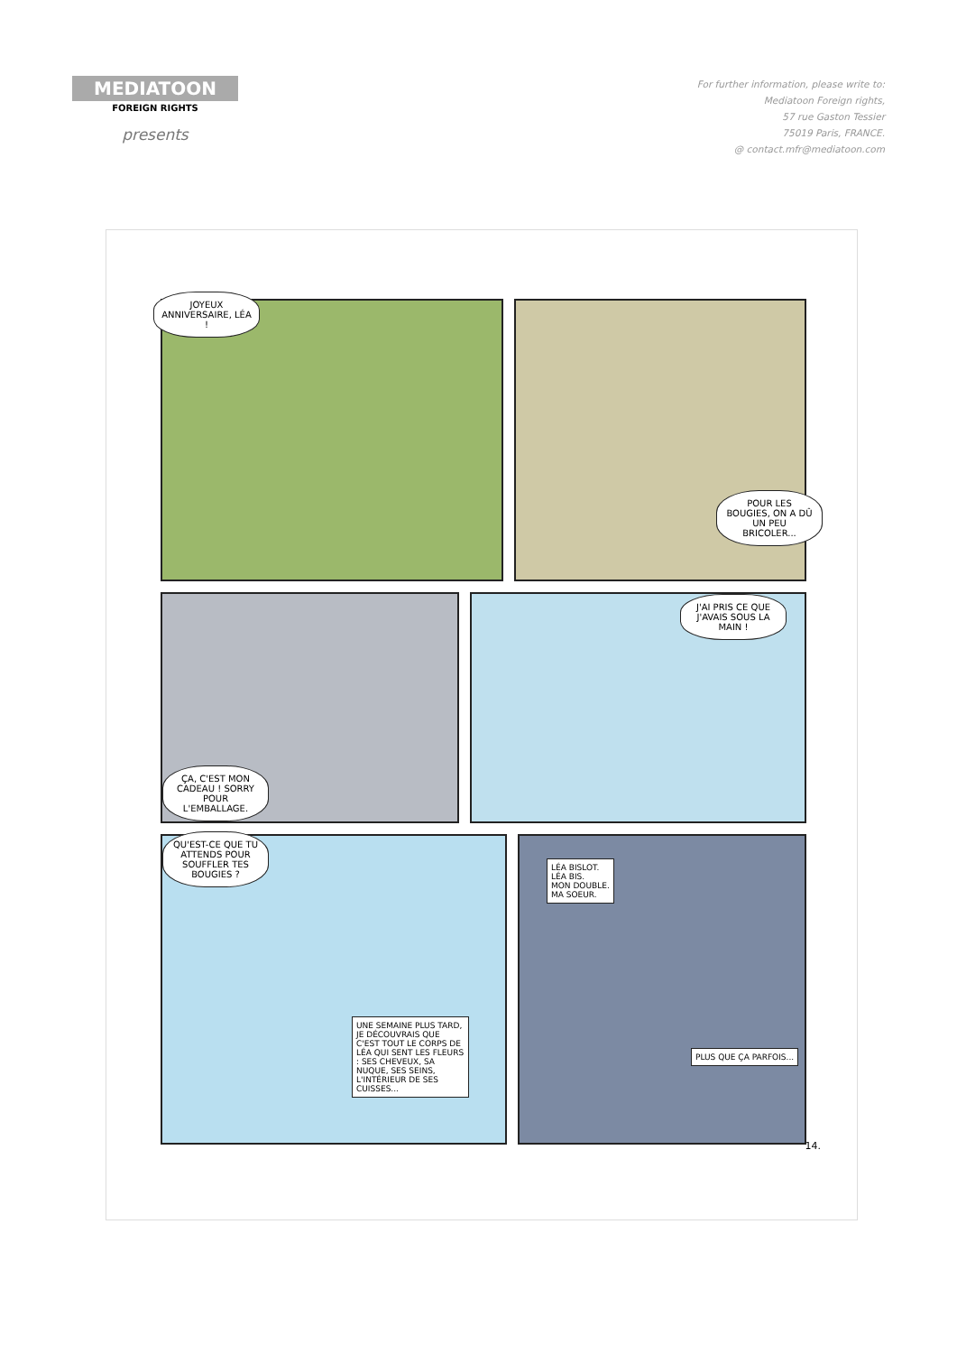MEDIATOON
FOREIGN RIGHTS
presents
For further information, please write to:
Mediatoon Foreign rights,
57 rue Gaston Tessier
75019 Paris, FRANCE.
@ contact.mfr@mediatoon.com
JOYEUX ANNIVERSAIRE, LÉA !
POUR LES BOUGIES, ON A DÛ UN PEU BRICOLER...
ÇA, C'EST MON CADEAU ! SORRY POUR L'EMBALLAGE.
J'AI PRIS CE QUE J'AVAIS SOUS LA MAIN !
QU'EST-CE QUE TU ATTENDS POUR SOUFFLER TES BOUGIES ?
UNE SEMAINE PLUS TARD, JE DÉCOUVRAIS QUE C'EST TOUT LE CORPS DE LÉA QUI SENT LES FLEURS : SES CHEVEUX, SA NUQUE, SES SEINS, L'INTÉRIEUR DE SES CUISSES...
LÉA BISLOT.
LÉA BIS.
MON DOUBLE.
MA SOEUR.
PLUS QUE ÇA PARFOIS...
14.